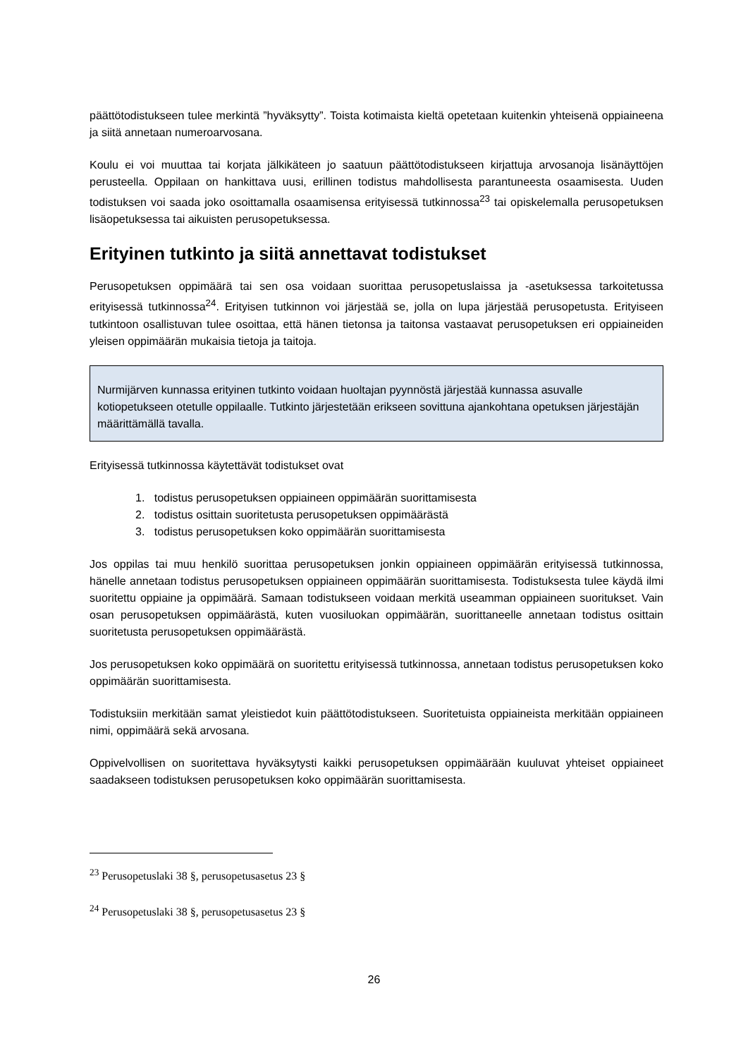päättötodistukseen tulee merkintä ”hyväksytty”. Toista kotimaista kieltä opetetaan kuitenkin yhteisenä oppiaineena ja siitä annetaan numeroarvosana.
Koulu ei voi muuttaa tai korjata jälkikäteen jo saatuun päättötodistukseen kirjattuja arvosanoja lisänäyttöjen perusteella. Oppilaan on hankittava uusi, erillinen todistus mahdollisesta parantuneesta osaamisesta. Uuden todistuksen voi saada joko osoittamalla osaamisensa erityisessä tutkinnossa<sup>23</sup> tai opiskelemalla perusopetuksen lisäopetuksessa tai aikuisten perusopetuksessa.
Erityinen tutkinto ja siitä annettavat todistukset
Perusopetuksen oppimäärä tai sen osa voidaan suorittaa perusopetuslaissa ja -asetuksessa tarkoitetussa erityisessä tutkinnossa<sup>24</sup>. Erityisen tutkinnon voi järjestää se, jolla on lupa järjestää perusopetusta. Erityiseen tutkintoon osallistuvan tulee osoittaa, että hänen tietonsa ja taitonsa vastaavat perusopetuksen eri oppiaineiden yleisen oppimäärän mukaisia tietoja ja taitoja.
Nurmijärven kunnassa erityinen tutkinto voidaan huoltajan pyynnöstä järjestää kunnassa asuvalle kotiopetukseen otetulle oppilaalle. Tutkinto järjestetään erikseen sovittuna ajankohtana opetuksen järjestäjän määrittämällä tavalla.
Erityisessä tutkinnossa käytettävät todistukset ovat
1. todistus perusopetuksen oppiaineen oppimäärän suorittamisesta
2. todistus osittain suoritetusta perusopetuksen oppimäärästä
3. todistus perusopetuksen koko oppimäärän suorittamisesta
Jos oppilas tai muu henkilö suorittaa perusopetuksen jonkin oppiaineen oppimäärän erityisessä tutkinnossa, hänelle annetaan todistus perusopetuksen oppiaineen oppimäärän suorittamisesta. Todistuksesta tulee käydä ilmi suoritettu oppiaine ja oppimäärä. Samaan todistukseen voidaan merkitä useamman oppiaineen suoritukset. Vain osan perusopetuksen oppimäärästä, kuten vuosiluokan oppimäärän, suorittaneelle annetaan todistus osittain suoritetusta perusopetuksen oppimäärästä.
Jos perusopetuksen koko oppimäärä on suoritettu erityisessä tutkinnossa, annetaan todistus perusopetuksen koko oppimäärän suorittamisesta.
Todistuksiin merkitään samat yleistiedot kuin päättötodistukseen. Suoritetuista oppiaineista merkitään oppiaineen nimi, oppimäärä sekä arvosana.
Oppivelvollisen on suoritettava hyväksytysti kaikki perusopetuksen oppimäärään kuuluvat yhteiset oppiaineet saadakseen todistuksen perusopetuksen koko oppimäärän suorittamisesta.
<sup>23</sup> Perusopetuslaki 38 §, perusopetusasetus 23 §
<sup>24</sup> Perusopetuslaki 38 §, perusopetusasetus 23 §
26